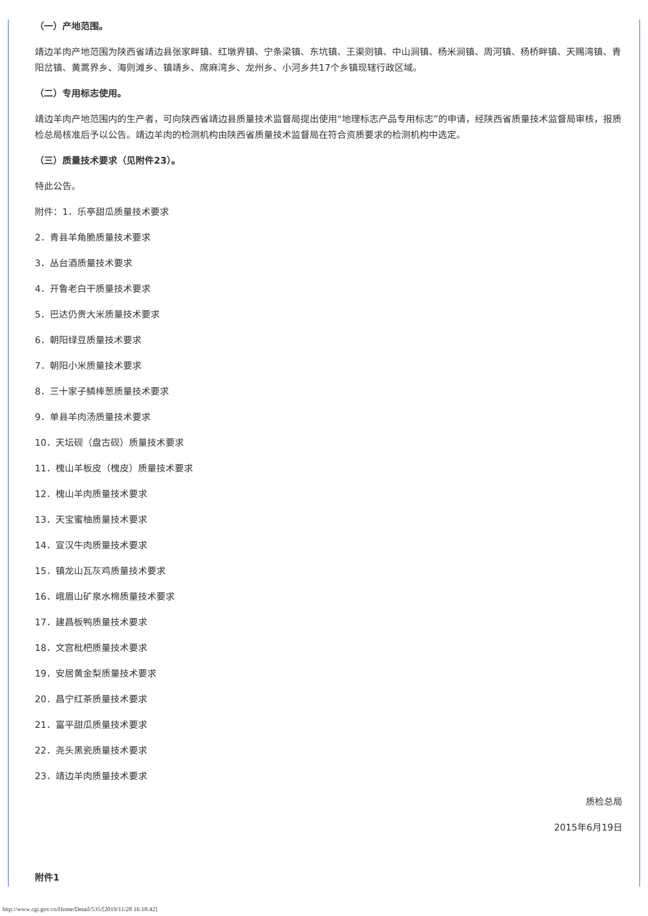（一）产地范围。
靖边羊肉产地范围为陕西省靖边县张家畔镇、红墩界镇、宁条梁镇、东坑镇、王渠则镇、中山涧镇、杨米涧镇、周河镇、杨桥畔镇、天赐湾镇、青阳岔镇、黄蒿界乡、海则滩乡、镇靖乡、席麻湾乡、龙州乡、小河乡共17个乡镇现辖行政区域。
（二）专用标志使用。
靖边羊肉产地范围内的生产者，可向陕西省靖边县质量技术监督局提出使用“地理标志产品专用标志”的申请，经陕西省质量技术监督局审核，报质检总局核准后予以公告。靖边羊肉的检测机构由陕西省质量技术监督局在符合资质要求的检测机构中选定。
（三）质量技术要求（见附件23）。
特此公告。
附件：1．乐亭甜瓜质量技术要求
2．青县羊角脆质量技术要求
3．丛台酒质量技术要求
4．开鲁老白干质量技术要求
5．巴达仍贵大米质量技术要求
6．朝阳绿豆质量技术要求
7．朝阳小米质量技术要求
8．三十家子鳞棒葱质量技术要求
9．单县羊肉汤质量技术要求
10．天坛砚（盘古砚）质量技术要求
11．槐山羊板皮（槐皮）质量技术要求
12．槐山羊肉质量技术要求
13．天宝蜜柚质量技术要求
14．宣汉牛肉质量技术要求
15．镇龙山瓦灰鸡质量技术要求
16．峨眉山矿泉水棉质量技术要求
17．建昌板鸭质量技术要求
18．文宫枇杷质量技术要求
19．安居黄金梨质量技术要求
20．昌宁红茶质量技术要求
21．富平甜瓜质量技术要求
22．尧头黑瓷质量技术要求
23．靖边羊肉质量技术要求
质检总局
2015年6月19日
附件1
http://www.cgi.gov.cn/Home/Detail/535/[2019/11/28 16:18:42]